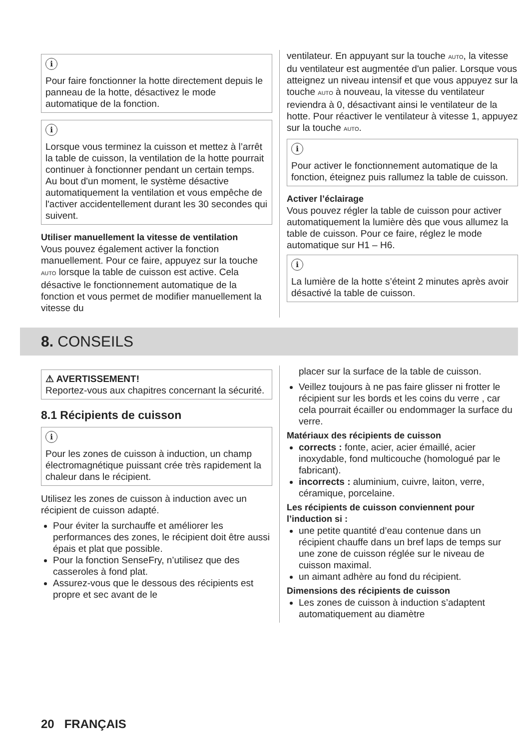i
Pour faire fonctionner la hotte directement depuis le panneau de la hotte, désactivez le mode automatique de la fonction.
i
Lorsque vous terminez la cuisson et mettez à l’arrêt la table de cuisson, la ventilation de la hotte pourrait continuer à fonctionner pendant un certain temps. Au bout d'un moment, le système désactive automatiquement la ventilation et vous empêche de l'activer accidentellement durant les 30 secondes qui suivent.
Utiliser manuellement la vitesse de ventilation
Vous pouvez également activer la fonction manuellement. Pour ce faire, appuyez sur la touche AUTO lorsque la table de cuisson est active. Cela désactive le fonctionnement automatique de la fonction et vous permet de modifier manuellement la vitesse du
ventilateur. En appuyant sur la touche AUTO, la vitesse du ventilateur est augmentée d'un palier. Lorsque vous atteignez un niveau intensif et que vous appuyez sur la touche AUTO à nouveau, la vitesse du ventilateur reviendra à 0, désactivant ainsi le ventilateur de la hotte. Pour réactiver le ventilateur à vitesse 1, appuyez sur la touche AUTO.
i
Pour activer le fonctionnement automatique de la fonction, éteignez puis rallumez la table de cuisson.
Activer l’éclairage
Vous pouvez régler la table de cuisson pour activer automatiquement la lumière dès que vous allumez la table de cuisson. Pour ce faire, réglez le mode automatique sur H1 – H6.
i
La lumière de la hotte s’éteint 2 minutes après avoir désactivé la table de cuisson.
8. CONSEILS
⚠ AVERTISSEMENT!
Reportez-vous aux chapitres concernant la sécurité.
8.1 Récipients de cuisson
i
Pour les zones de cuisson à induction, un champ électromagnétique puissant crée très rapidement la chaleur dans le récipient.
Utilisez les zones de cuisson à induction avec un récipient de cuisson adapté.
Pour éviter la surchauffe et améliorer les performances des zones, le récipient doit être aussi épais et plat que possible.
Pour la fonction SenseFry, n’utilisez que des casseroles à fond plat.
Assurez-vous que le dessous des récipients est propre et sec avant de le
placer sur la surface de la table de cuisson.
Veillez toujours à ne pas faire glisser ni frotter le récipient sur les bords et les coins du verre , car cela pourrait écailler ou endommager la surface du verre.
Matériaux des récipients de cuisson
corrects : fonte, acier, acier émaillé, acier inoxydable, fond multicouche (homologué par le fabricant).
incorrects : aluminium, cuivre, laiton, verre, céramique, porcelaine.
Les récipients de cuisson conviennent pour l’induction si :
une petite quantité d’eau contenue dans un récipient chauffe dans un bref laps de temps sur une zone de cuisson réglée sur le niveau de cuisson maximal.
un aimant adhère au fond du récipient.
Dimensions des récipients de cuisson
Les zones de cuisson à induction s’adaptent automatiquement au diamètre
20 FRANÇAIS